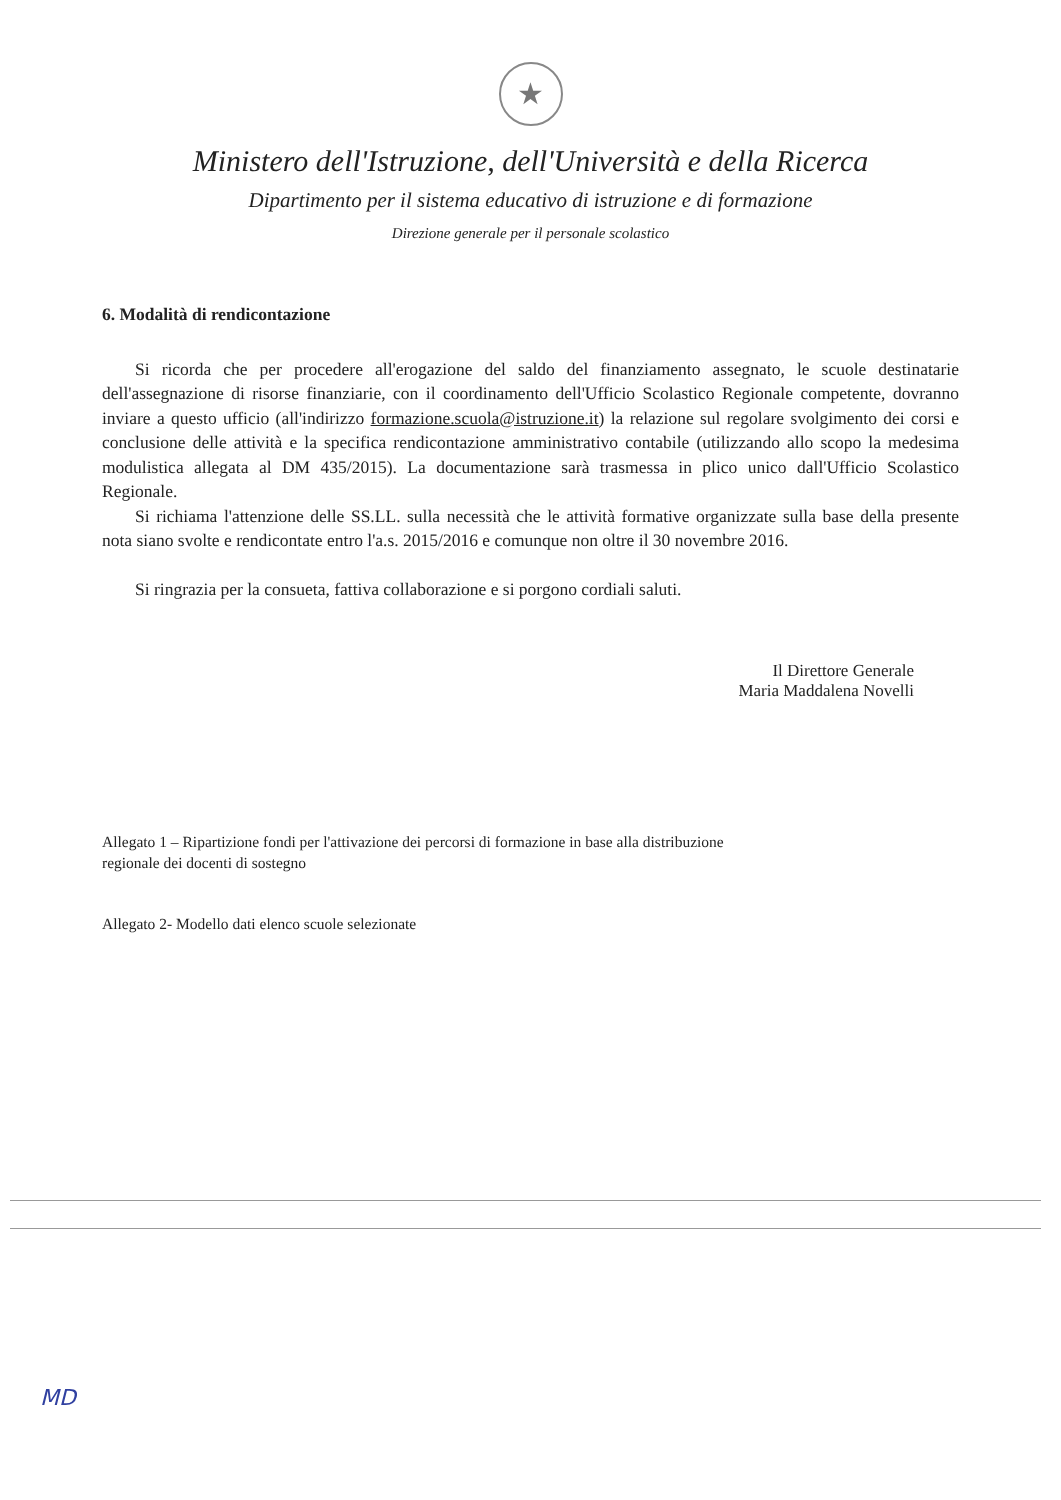★
Ministero dell'Istruzione, dell'Università e della Ricerca
Dipartimento per il sistema educativo di istruzione e di formazione
Direzione generale per il personale scolastico
6. Modalità di rendicontazione
Si ricorda che per procedere all'erogazione del saldo del finanziamento assegnato, le scuole destinatarie dell'assegnazione di risorse finanziarie, con il coordinamento dell'Ufficio Scolastico Regionale competente, dovranno inviare a questo ufficio (all'indirizzo formazione.scuola@istruzione.it) la relazione sul regolare svolgimento dei corsi e conclusione delle attività e la specifica rendicontazione amministrativo contabile (utilizzando allo scopo la medesima modulistica allegata al DM 435/2015). La documentazione sarà trasmessa in plico unico dall'Ufficio Scolastico Regionale.
Si richiama l'attenzione delle SS.LL. sulla necessità che le attività formative organizzate sulla base della presente nota siano svolte e rendicontate entro l'a.s. 2015/2016 e comunque non oltre il 30 novembre 2016.
Si ringrazia per la consueta, fattiva collaborazione e si porgono cordiali saluti.
Il Direttore Generale
Maria Maddalena Novelli
Allegato 1 – Ripartizione fondi per l'attivazione dei percorsi di formazione in base alla distribuzione
regionale dei docenti di sostegno
Allegato 2- Modello dati elenco scuole selezionate
MD